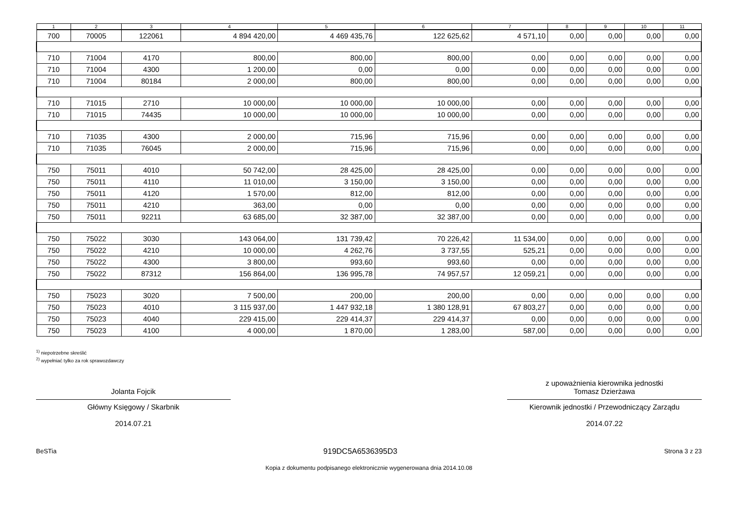| 1 | 2 | 3 | 4 | 5 | 6 | 7 | 8 | 9 | 10 | 11 |
| --- | --- | --- | --- | --- | --- | --- | --- | --- | --- | --- |
| 700 | 70005 | 122061 | 4 894 420,00 | 4 469 435,76 | 122 625,62 | 4 571,10 | 0,00 | 0,00 | 0,00 | 0,00 |
| 710 | 71004 | 4170 | 800,00 | 800,00 | 800,00 | 0,00 | 0,00 | 0,00 | 0,00 | 0,00 |
| 710 | 71004 | 4300 | 1 200,00 | 0,00 | 0,00 | 0,00 | 0,00 | 0,00 | 0,00 | 0,00 |
| 710 | 71004 | 80184 | 2 000,00 | 800,00 | 800,00 | 0,00 | 0,00 | 0,00 | 0,00 | 0,00 |
| 710 | 71015 | 2710 | 10 000,00 | 10 000,00 | 10 000,00 | 0,00 | 0,00 | 0,00 | 0,00 | 0,00 |
| 710 | 71015 | 74435 | 10 000,00 | 10 000,00 | 10 000,00 | 0,00 | 0,00 | 0,00 | 0,00 | 0,00 |
| 710 | 71035 | 4300 | 2 000,00 | 715,96 | 715,96 | 0,00 | 0,00 | 0,00 | 0,00 | 0,00 |
| 710 | 71035 | 76045 | 2 000,00 | 715,96 | 715,96 | 0,00 | 0,00 | 0,00 | 0,00 | 0,00 |
| 750 | 75011 | 4010 | 50 742,00 | 28 425,00 | 28 425,00 | 0,00 | 0,00 | 0,00 | 0,00 | 0,00 |
| 750 | 75011 | 4110 | 11 010,00 | 3 150,00 | 3 150,00 | 0,00 | 0,00 | 0,00 | 0,00 | 0,00 |
| 750 | 75011 | 4120 | 1 570,00 | 812,00 | 812,00 | 0,00 | 0,00 | 0,00 | 0,00 | 0,00 |
| 750 | 75011 | 4210 | 363,00 | 0,00 | 0,00 | 0,00 | 0,00 | 0,00 | 0,00 | 0,00 |
| 750 | 75011 | 92211 | 63 685,00 | 32 387,00 | 32 387,00 | 0,00 | 0,00 | 0,00 | 0,00 | 0,00 |
| 750 | 75022 | 3030 | 143 064,00 | 131 739,42 | 70 226,42 | 11 534,00 | 0,00 | 0,00 | 0,00 | 0,00 |
| 750 | 75022 | 4210 | 10 000,00 | 4 262,76 | 3 737,55 | 525,21 | 0,00 | 0,00 | 0,00 | 0,00 |
| 750 | 75022 | 4300 | 3 800,00 | 993,60 | 993,60 | 0,00 | 0,00 | 0,00 | 0,00 | 0,00 |
| 750 | 75022 | 87312 | 156 864,00 | 136 995,78 | 74 957,57 | 12 059,21 | 0,00 | 0,00 | 0,00 | 0,00 |
| 750 | 75023 | 3020 | 7 500,00 | 200,00 | 200,00 | 0,00 | 0,00 | 0,00 | 0,00 | 0,00 |
| 750 | 75023 | 4010 | 3 115 937,00 | 1 447 932,18 | 1 380 128,91 | 67 803,27 | 0,00 | 0,00 | 0,00 | 0,00 |
| 750 | 75023 | 4040 | 229 415,00 | 229 414,37 | 229 414,37 | 0,00 | 0,00 | 0,00 | 0,00 | 0,00 |
| 750 | 75023 | 4100 | 4 000,00 | 1 870,00 | 1 283,00 | 587,00 | 0,00 | 0,00 | 0,00 | 0,00 |
<sup>1)</sup> niepotrzebne skreślić
<sup>2)</sup> wypełniać tylko za rok sprawozdawczy
Jolanta Fojcik
Główny Księgowy / Skarbnik
2014.07.21
z upoważnienia kierownika jednostki
Tomasz Dzierżawa
Kierownik jednostki / Przewodniczący Zarządu
2014.07.22
BeSTia 919DC5A6536395D3 Strona 3 z 23
Kopia z dokumentu podpisanego elektronicznie wygenerowana dnia 2014.10.08